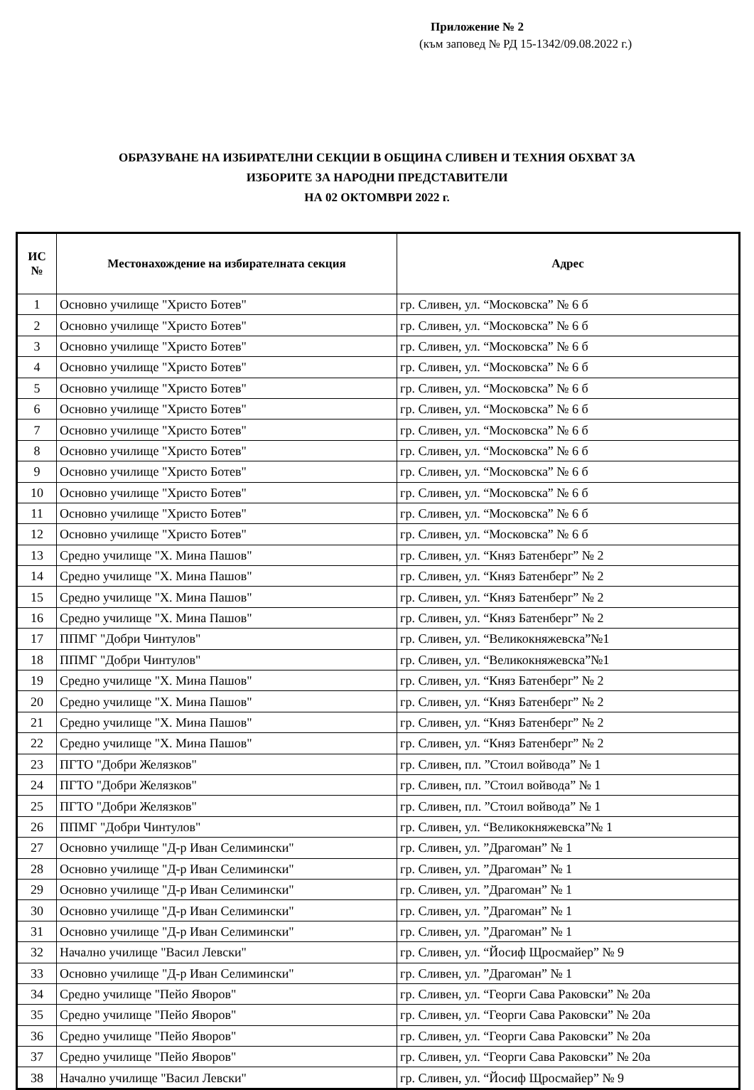Приложение № 2
(към заповед № РД 15-1342/09.08.2022 г.)
ОБРАЗУВАНЕ НА ИЗБИРАТЕЛНИ СЕКЦИИ В ОБЩИНА СЛИВЕН И ТЕХНИЯ ОБХВАТ ЗА
ИЗБОРИТЕ ЗА НАРОДНИ ПРЕДСТАВИТЕЛИ
НА 02 ОКТОМВРИ 2022 г.
| ИС № | Местонахождение на избирателната секция | Адрес |
| --- | --- | --- |
| 1 | Основно училище "Христо Ботев" | гр. Сливен, ул. “Московска” № 6 б |
| 2 | Основно училище "Христо Ботев" | гр. Сливен, ул. “Московска” № 6 б |
| 3 | Основно училище "Христо Ботев" | гр. Сливен, ул. “Московска” № 6 б |
| 4 | Основно училище "Христо Ботев" | гр. Сливен, ул. “Московска” № 6 б |
| 5 | Основно училище "Христо Ботев" | гр. Сливен, ул. “Московска” № 6 б |
| 6 | Основно училище "Христо Ботев" | гр. Сливен, ул. “Московска” № 6 б |
| 7 | Основно училище "Христо Ботев" | гр. Сливен, ул. “Московска” № 6 б |
| 8 | Основно училище "Христо Ботев" | гр. Сливен, ул. “Московска” № 6 б |
| 9 | Основно училище "Христо Ботев" | гр. Сливен, ул. “Московска” № 6 б |
| 10 | Основно училище "Христо Ботев" | гр. Сливен, ул. “Московска” № 6 б |
| 11 | Основно училище "Христо Ботев" | гр. Сливен, ул. “Московска” № 6 б |
| 12 | Основно училище "Христо Ботев" | гр. Сливен, ул. “Московска” № 6 б |
| 13 | Средно училище "Х. Мина Пашов" | гр. Сливен, ул. “Княз Батенберг” № 2 |
| 14 | Средно училище "Х. Мина Пашов" | гр. Сливен, ул. “Княз Батенберг” № 2 |
| 15 | Средно училище "Х. Мина Пашов" | гр. Сливен, ул. “Княз Батенберг” № 2 |
| 16 | Средно училище "Х. Мина Пашов" | гр. Сливен, ул. “Княз Батенберг” № 2 |
| 17 | ППМГ "Добри Чинтулов" | гр. Сливен, ул. “Великокняжевска”№1 |
| 18 | ППМГ "Добри Чинтулов" | гр. Сливен, ул. “Великокняжевска”№1 |
| 19 | Средно училище "Х. Мина Пашов" | гр. Сливен, ул. “Княз Батенберг” № 2 |
| 20 | Средно училище "Х. Мина Пашов" | гр. Сливен, ул. “Княз Батенберг” № 2 |
| 21 | Средно училище "Х. Мина Пашов" | гр. Сливен, ул. “Княз Батенберг” № 2 |
| 22 | Средно училище "Х. Мина Пашов" | гр. Сливен, ул. “Княз Батенберг” № 2 |
| 23 | ПГТО "Добри Желязков" | гр. Сливен, пл. ”Стоил войвода” № 1 |
| 24 | ПГТО "Добри Желязков" | гр. Сливен, пл. ”Стоил войвода” № 1 |
| 25 | ПГТО "Добри Желязков" | гр. Сливен, пл. ”Стоил войвода” № 1 |
| 26 | ППМГ "Добри Чинтулов" | гр. Сливен, ул. “Великокняжевска”№ 1 |
| 27 | Основно училище "Д-р Иван Селимински" | гр. Сливен, ул. ”Драгоман” № 1 |
| 28 | Основно училище "Д-р Иван Селимински" | гр. Сливен, ул. ”Драгоман” № 1 |
| 29 | Основно училище "Д-р Иван Селимински" | гр. Сливен, ул. ”Драгоман” № 1 |
| 30 | Основно училище "Д-р Иван Селимински" | гр. Сливен, ул. ”Драгоман” № 1 |
| 31 | Основно училище "Д-р Иван Селимински" | гр. Сливен, ул. ”Драгоман” № 1 |
| 32 | Начално училище "Васил Левски" | гр. Сливен, ул. “Йосиф Щросмайер” № 9 |
| 33 | Основно училище "Д-р Иван Селимински" | гр. Сливен, ул. ”Драгоман” № 1 |
| 34 | Средно училище "Пейо Яворов" | гр. Сливен, ул. “Георги Сава Раковски” № 20а |
| 35 | Средно училище "Пейо Яворов" | гр. Сливен, ул. “Георги Сава Раковски” № 20а |
| 36 | Средно училище "Пейо Яворов" | гр. Сливен, ул. “Георги Сава Раковски” № 20а |
| 37 | Средно училище "Пейо Яворов" | гр. Сливен, ул. “Георги Сава Раковски” № 20а |
| 38 | Начално училище "Васил Левски" | гр. Сливен, ул. “Йосиф Щросмайер” № 9 |